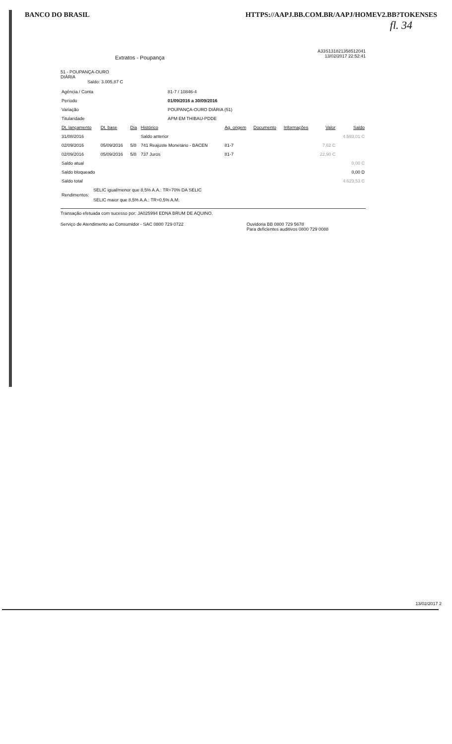BANCO DO BRASIL HTTPS://AAPJ.BB.COM.BR/AAPJ/HOMEV2.BB?TOKENSES
fl. 34
Extratos - Poupança
A33S131821358512041
13/02/2017 22:52:41
51 - POUPANÇA-OURO
DIÁRIA
Saldo: 3.005,87 C
| Agência / Conta | 81-7 / 10846-4 |
| Período | 01/09/2016 a 30/09/2016 |
| Variação | POUPANÇA-OURO DIÁRIA (51) |
| Titularidade | APM EM THIBAU-PDDE |
| Dt. lançamento | Dt. base | Dia | Histórico | Ag. origem | Documento | Informações | Valor | Saldo |
| --- | --- | --- | --- | --- | --- | --- | --- | --- |
| 31/08/2016 | | | Saldo anterior | | | | | 4.593,01 C |
| 02/09/2016 | 05/09/2016 | 5/8 | 741 Reajuste Monetário - BACEN | 81-7 | | | 7,62 C | |
| 02/09/2016 | 05/09/2016 | 5/8 | 737 Juros | 81-7 | | | 22,90 C | |
| Saldo atual | | | | | | | | 0,00 C |
| Saldo bloqueado | | | | | | | | 0,00 D |
| Saldo total | | | | | | | | 4.623,53 C |
| Rendimentos: | SELIC igual/menor que 8,5% A.A.: TR+70% DA SELIC SELIC maior que 8,5% A.A.: TR+0,5% A.M. |
Transação efetuada com sucesso por: JA025994 EDNA BRUM DE AQUINO.
Serviço de Atendimento ao Consumidor - SAC 0800 729 0722 Ouvidoria BB 0800 729 5678
Para deficientes auditivos 0800 729 0088
13/02/2017 2